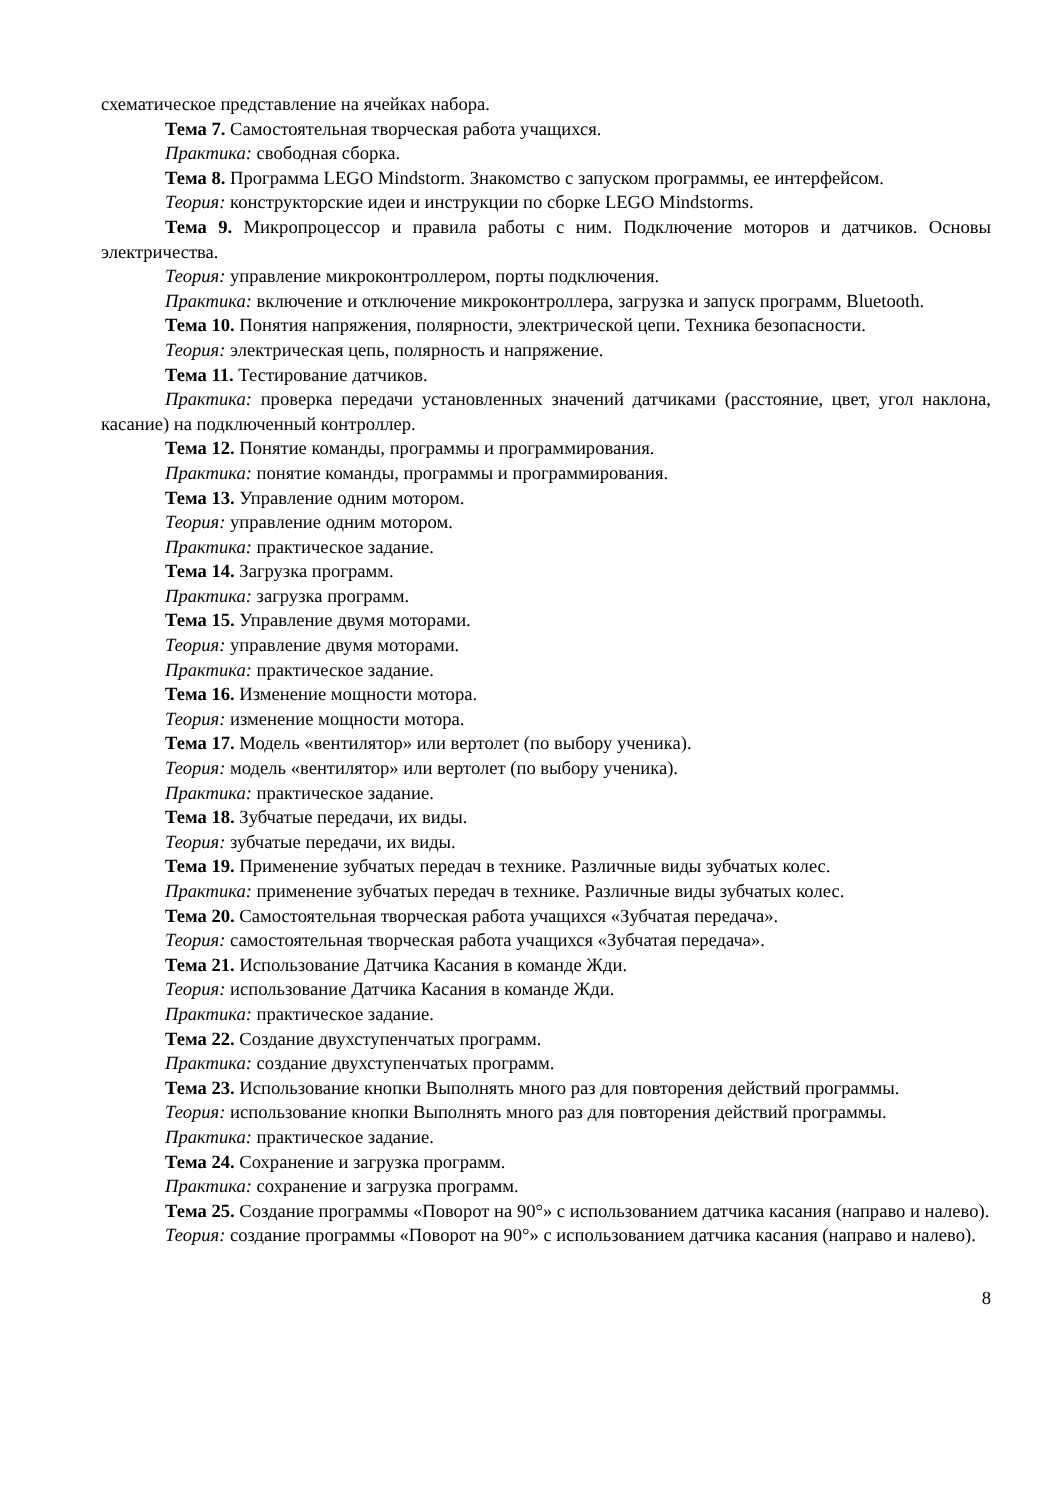схематическое представление на ячейках набора.
Тема 7. Самостоятельная творческая работа учащихся.
Практика: свободная сборка.
Тема 8. Программа LEGO Mindstorm. Знакомство с запуском программы, ее интерфейсом.
Теория: конструкторские идеи и инструкции по сборке LEGO Mindstorms.
Тема 9. Микропроцессор и правила работы с ним. Подключение моторов и датчиков. Основы электричества.
Теория: управление микроконтроллером, порты подключения.
Практика: включение и отключение микроконтроллера, загрузка и запуск программ, Bluetooth.
Тема 10. Понятия напряжения, полярности, электрической цепи. Техника безопасности.
Теория: электрическая цепь, полярность и напряжение.
Тема 11. Тестирование датчиков.
Практика: проверка передачи установленных значений датчиками (расстояние, цвет, угол наклона, касание) на подключенный контроллер.
Тема 12. Понятие команды, программы и программирования.
Практика: понятие команды, программы и программирования.
Тема 13. Управление одним мотором.
Теория: управление одним мотором.
Практика: практическое задание.
Тема 14. Загрузка программ.
Практика: загрузка программ.
Тема 15. Управление двумя моторами.
Теория: управление двумя моторами.
Практика: практическое задание.
Тема 16. Изменение мощности мотора.
Теория: изменение мощности мотора.
Тема 17. Модель «вентилятор» или вертолет (по выбору ученика).
Теория: модель «вентилятор» или вертолет (по выбору ученика).
Практика: практическое задание.
Тема 18. Зубчатые передачи, их виды.
Теория: зубчатые передачи, их виды.
Тема 19. Применение зубчатых передач в технике. Различные виды зубчатых колес.
Практика: применение зубчатых передач в технике. Различные виды зубчатых колес.
Тема 20. Самостоятельная творческая работа учащихся «Зубчатая передача».
Теория: самостоятельная творческая работа учащихся «Зубчатая передача».
Тема 21. Использование Датчика Касания в команде Жди.
Теория: использование Датчика Касания в команде Жди.
Практика: практическое задание.
Тема 22. Создание двухступенчатых программ.
Практика: создание двухступенчатых программ.
Тема 23. Использование кнопки Выполнять много раз для повторения действий программы.
Теория: использование кнопки Выполнять много раз для повторения действий программы.
Практика: практическое задание.
Тема 24. Сохранение и загрузка программ.
Практика: сохранение и загрузка программ.
Тема 25. Создание программы «Поворот на 90°» с использованием датчика касания (направо и налево).
Теория: создание программы «Поворот на 90°» с использованием датчика касания (направо и налево).
8